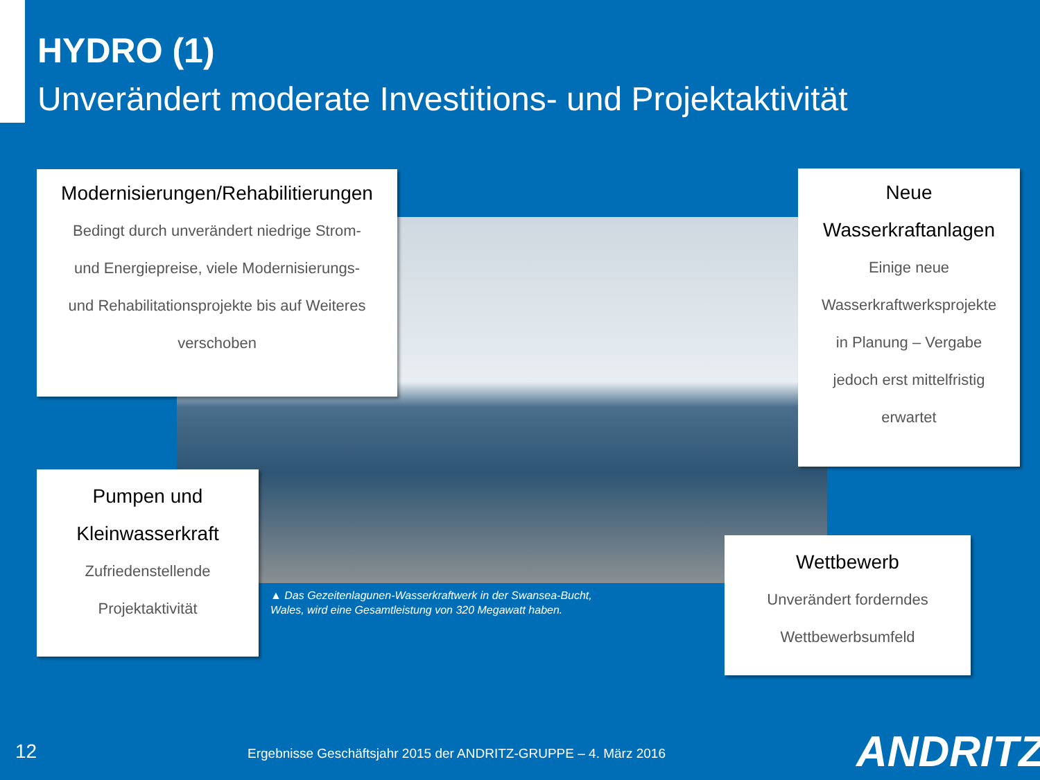HYDRO (1)
Unverändert moderate Investitions- und Projektaktivität
Modernisierungen/Rehabilitierungen
Bedingt durch unverändert niedrige Strom-
und Energiepreise, viele Modernisierungs-
und Rehabilitationsprojekte bis auf Weiteres
verschoben
Neue
Wasserkraftanlagen
Einige neue
Wasserkraftwerksprojekte
in Planung – Vergabe
jedoch erst mittelfristig
erwartet
Pumpen und
Kleinwasserkraft
Zufriedenstellende
Projektaktivität
Wettbewerb
Unverändert forderndes
Wettbewerbsumfeld
▲ Das Gezeitenlagunen-Wasserkraftwerk in der Swansea-Bucht,
Wales, wird eine Gesamtleistung von 320 Megawatt haben.
12
Ergebnisse Geschäftsjahr 2015 der ANDRITZ-GRUPPE – 4. März 2016
ANDRITZ